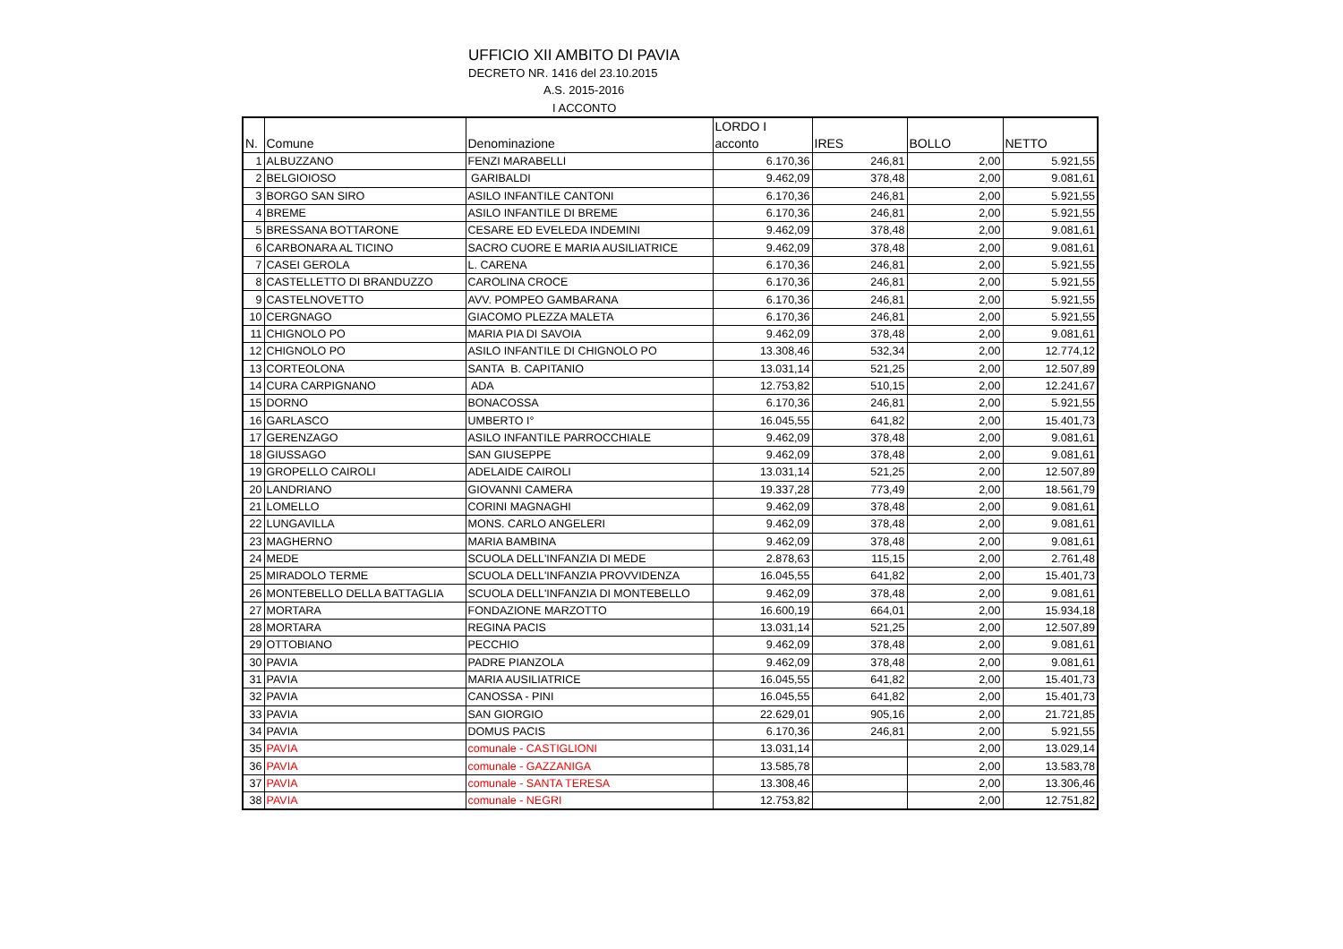UFFICIO XII AMBITO DI PAVIA
DECRETO NR. 1416 del 23.10.2015
A.S. 2015-2016
I ACCONTO
| N. | Comune | Denominazione | LORDO I acconto | IRES | BOLLO | NETTO |
| --- | --- | --- | --- | --- | --- | --- |
| 1 | ALBUZZANO | FENZI MARABELLI | 6.170,36 | 246,81 | 2,00 | 5.921,55 |
| 2 | BELGIOIOSO | GARIBALDI | 9.462,09 | 378,48 | 2,00 | 9.081,61 |
| 3 | BORGO SAN SIRO | ASILO INFANTILE CANTONI | 6.170,36 | 246,81 | 2,00 | 5.921,55 |
| 4 | BREME | ASILO INFANTILE DI BREME | 6.170,36 | 246,81 | 2,00 | 5.921,55 |
| 5 | BRESSANA BOTTARONE | CESARE ED EVELEDA INDEMINI | 9.462,09 | 378,48 | 2,00 | 9.081,61 |
| 6 | CARBONARA AL TICINO | SACRO CUORE E MARIA AUSILIATRICE | 9.462,09 | 378,48 | 2,00 | 9.081,61 |
| 7 | CASEI GEROLA | L. CARENA | 6.170,36 | 246,81 | 2,00 | 5.921,55 |
| 8 | CASTELLETTO DI BRANDUZZO | CAROLINA CROCE | 6.170,36 | 246,81 | 2,00 | 5.921,55 |
| 9 | CASTELNOVETTO | AVV. POMPEO GAMBARANA | 6.170,36 | 246,81 | 2,00 | 5.921,55 |
| 10 | CERGNAGO | GIACOMO PLEZZA MALETA | 6.170,36 | 246,81 | 2,00 | 5.921,55 |
| 11 | CHIGNOLO PO | MARIA PIA DI SAVOIA | 9.462,09 | 378,48 | 2,00 | 9.081,61 |
| 12 | CHIGNOLO PO | ASILO INFANTILE DI CHIGNOLO PO | 13.308,46 | 532,34 | 2,00 | 12.774,12 |
| 13 | CORTEOLONA | SANTA B. CAPITANIO | 13.031,14 | 521,25 | 2,00 | 12.507,89 |
| 14 | CURA CARPIGNANO | ADA | 12.753,82 | 510,15 | 2,00 | 12.241,67 |
| 15 | DORNO | BONACOSSA | 6.170,36 | 246,81 | 2,00 | 5.921,55 |
| 16 | GARLASCO | UMBERTO I° | 16.045,55 | 641,82 | 2,00 | 15.401,73 |
| 17 | GERENZAGO | ASILO INFANTILE PARROCCHIALE | 9.462,09 | 378,48 | 2,00 | 9.081,61 |
| 18 | GIUSSAGO | SAN GIUSEPPE | 9.462,09 | 378,48 | 2,00 | 9.081,61 |
| 19 | GROPELLO CAIROLI | ADELAIDE CAIROLI | 13.031,14 | 521,25 | 2,00 | 12.507,89 |
| 20 | LANDRIANO | GIOVANNI CAMERA | 19.337,28 | 773,49 | 2,00 | 18.561,79 |
| 21 | LOMELLO | CORINI MAGNAGHI | 9.462,09 | 378,48 | 2,00 | 9.081,61 |
| 22 | LUNGAVILLA | MONS. CARLO ANGELERI | 9.462,09 | 378,48 | 2,00 | 9.081,61 |
| 23 | MAGHERNO | MARIA BAMBINA | 9.462,09 | 378,48 | 2,00 | 9.081,61 |
| 24 | MEDE | SCUOLA DELL'INFANZIA DI MEDE | 2.878,63 | 115,15 | 2,00 | 2.761,48 |
| 25 | MIRADOLO TERME | SCUOLA DELL'INFANZIA PROVVIDENZA | 16.045,55 | 641,82 | 2,00 | 15.401,73 |
| 26 | MONTEBELLO DELLA BATTAGLIA | SCUOLA DELL'INFANZIA DI MONTEBELLO | 9.462,09 | 378,48 | 2,00 | 9.081,61 |
| 27 | MORTARA | FONDAZIONE MARZOTTO | 16.600,19 | 664,01 | 2,00 | 15.934,18 |
| 28 | MORTARA | REGINA PACIS | 13.031,14 | 521,25 | 2,00 | 12.507,89 |
| 29 | OTTOBIANO | PECCHIO | 9.462,09 | 378,48 | 2,00 | 9.081,61 |
| 30 | PAVIA | PADRE PIANZOLA | 9.462,09 | 378,48 | 2,00 | 9.081,61 |
| 31 | PAVIA | MARIA AUSILIATRICE | 16.045,55 | 641,82 | 2,00 | 15.401,73 |
| 32 | PAVIA | CANOSSA - PINI | 16.045,55 | 641,82 | 2,00 | 15.401,73 |
| 33 | PAVIA | SAN GIORGIO | 22.629,01 | 905,16 | 2,00 | 21.721,85 |
| 34 | PAVIA | DOMUS PACIS | 6.170,36 | 246,81 | 2,00 | 5.921,55 |
| 35 | PAVIA | comunale - CASTIGLIONI | 13.031,14 | | 2,00 | 13.029,14 |
| 36 | PAVIA | comunale - GAZZANIGA | 13.585,78 | | 2,00 | 13.583,78 |
| 37 | PAVIA | comunale - SANTA TERESA | 13.308,46 | | 2,00 | 13.306,46 |
| 38 | PAVIA | comunale - NEGRI | 12.753,82 | | 2,00 | 12.751,82 |